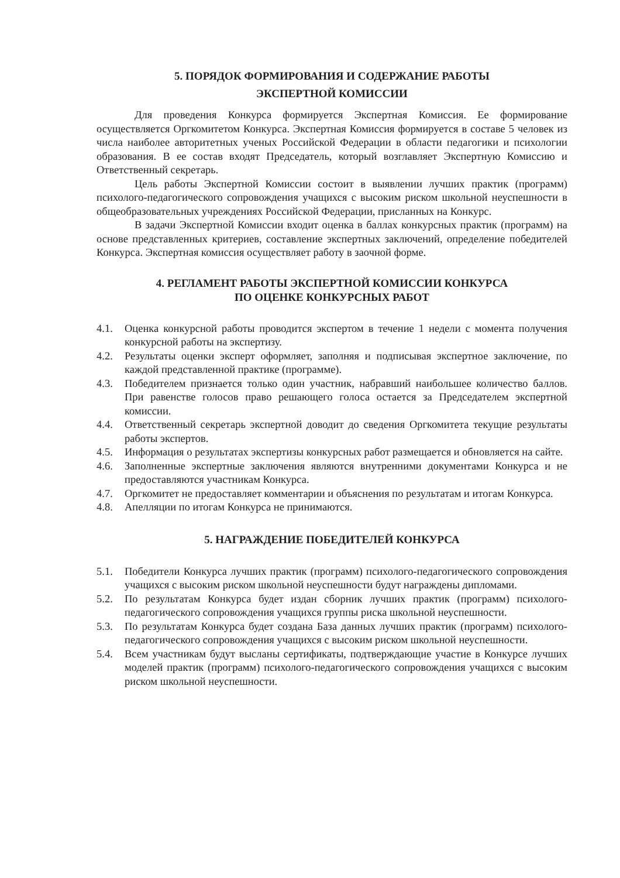5. ПОРЯДОК ФОРМИРОВАНИЯ И СОДЕРЖАНИЕ РАБОТЫ
ЭКСПЕРТНОЙ КОМИССИИ
Для проведения Конкурса формируется Экспертная Комиссия. Ее формирование осуществляется Оргкомитетом Конкурса. Экспертная Комиссия формируется в составе 5 человек из числа наиболее авторитетных ученых Российской Федерации в области педагогики и психологии образования. В ее состав входят Председатель, который возглавляет Экспертную Комиссию и Ответственный секретарь.
Цель работы Экспертной Комиссии состоит в выявлении лучших практик (программ) психолого-педагогического сопровождения учащихся с высоким риском школьной неуспешности в общеобразовательных учреждениях Российской Федерации, присланных на Конкурс.
В задачи Экспертной Комиссии входит оценка в баллах конкурсных практик (программ) на основе представленных критериев, составление экспертных заключений, определение победителей Конкурса. Экспертная комиссия осуществляет работу в заочной форме.
4. РЕГЛАМЕНТ РАБОТЫ ЭКСПЕРТНОЙ КОМИССИИ КОНКУРСА
ПО ОЦЕНКЕ КОНКУРСНЫХ РАБОТ
4.1. Оценка конкурсной работы проводится экспертом в течение 1 недели с момента получения конкурсной работы на экспертизу.
4.2. Результаты оценки эксперт оформляет, заполняя и подписывая экспертное заключение, по каждой представленной практике (программе).
4.3. Победителем признается только один участник, набравший наибольшее количество баллов. При равенстве голосов право решающего голоса остается за Председателем экспертной комиссии.
4.4. Ответственный секретарь экспертной доводит до сведения Оргкомитета текущие результаты работы экспертов.
4.5. Информация о результатах экспертизы конкурсных работ размещается и обновляется на сайте.
4.6. Заполненные экспертные заключения являются внутренними документами Конкурса и не предоставляются участникам Конкурса.
4.7. Оргкомитет не предоставляет комментарии и объяснения по результатам и итогам Конкурса.
4.8. Апелляции по итогам Конкурса не принимаются.
5. НАГРАЖДЕНИЕ ПОБЕДИТЕЛЕЙ КОНКУРСА
5.1. Победители Конкурса лучших практик (программ) психолого-педагогического сопровождения учащихся с высоким риском школьной неуспешности будут награждены дипломами.
5.2. По результатам Конкурса будет издан сборник лучших практик (программ) психолого-педагогического сопровождения учащихся группы риска школьной неуспешности.
5.3. По результатам Конкурса будет создана База данных лучших практик (программ) психолого-педагогического сопровождения учащихся с высоким риском школьной неуспешности.
5.4. Всем участникам будут высланы сертификаты, подтверждающие участие в Конкурсе лучших моделей практик (программ) психолого-педагогического сопровождения учащихся с высоким риском школьной неуспешности.